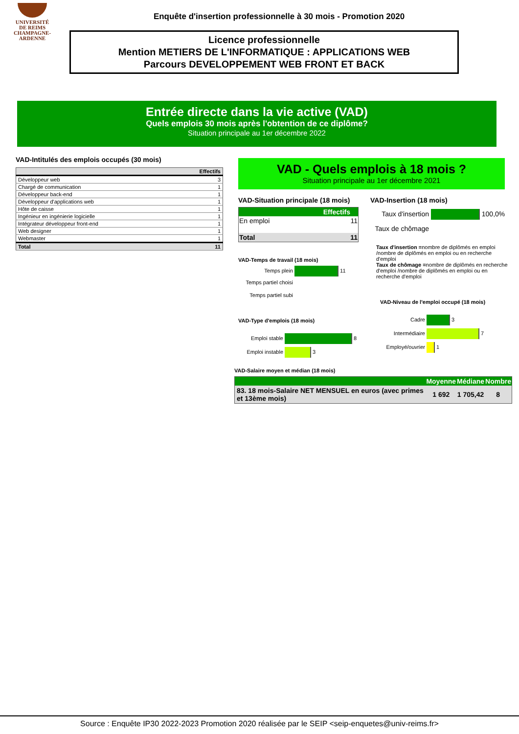UNIVERSITÉ
DE REIMS
CHAMPAGNE-ARDENNE
Enquête d'insertion professionnelle à 30 mois - Promotion 2020
Licence professionnelle
Mention METIERS DE L'INFORMATIQUE : APPLICATIONS WEB
Parcours DEVELOPPEMENT WEB FRONT ET BACK
Entrée directe dans la vie active (VAD)
Quels emplois 30 mois après l'obtention de ce diplôme?
Situation principale au 1er décembre 2022
VAD-Intitulés des emplois occupés (30 mois)
| | Effectifs |
| --- | --- |
| Développeur web | 3 |
| Chargé de communication | 1 |
| Développeur back-end | 1 |
| Développeur d'applications web | 1 |
| Hôte de caisse | 1 |
| Ingénieur en ingénierie logicielle | 1 |
| Intégrateur développeur front-end | 1 |
| Web designer | 1 |
| Webmaster | 1 |
| Total | 11 |
VAD - Quels emplois à 18 mois ?
Situation principale au 1er décembre 2021
VAD-Situation principale (18 mois)
| | Effectifs |
| --- | --- |
| En emploi | 11 |
| Total | 11 |
VAD-Temps de travail (18 mois)
Temps plein 11
Temps partiel choisi
Temps partiel subi
VAD-Type d'emplois (18 mois)
Emploi stable 8
Emploi instable 3
VAD-Insertion (18 mois)
Taux d'insertion 100,0%
Taux de chômage
Taux d'insertion =nombre de diplômés en emploi /nombre de diplômés en emploi ou en recherche d'emploi
Taux de chômage =nombre de diplômés en recherche d'emploi /nombre de diplômés en emploi ou en recherche d'emploi
VAD-Niveau de l'emploi occupé (18 mois)
Cadre 3
Intermédiaire 7
Employé/ouvrier 1
VAD-Salaire moyen et médian (18 mois)
| | Moyenne | Médiane | Nombre |
| --- | --- | --- | --- |
| 83. 18 mois-Salaire NET MENSUEL en euros (avec primes et 13ème mois) | 1 692 | 1 705,42 | 8 |
Source : Enquête IP30 2022-2023 Promotion 2020 réalisée par le SEIP <seip-enquetes@univ-reims.fr>